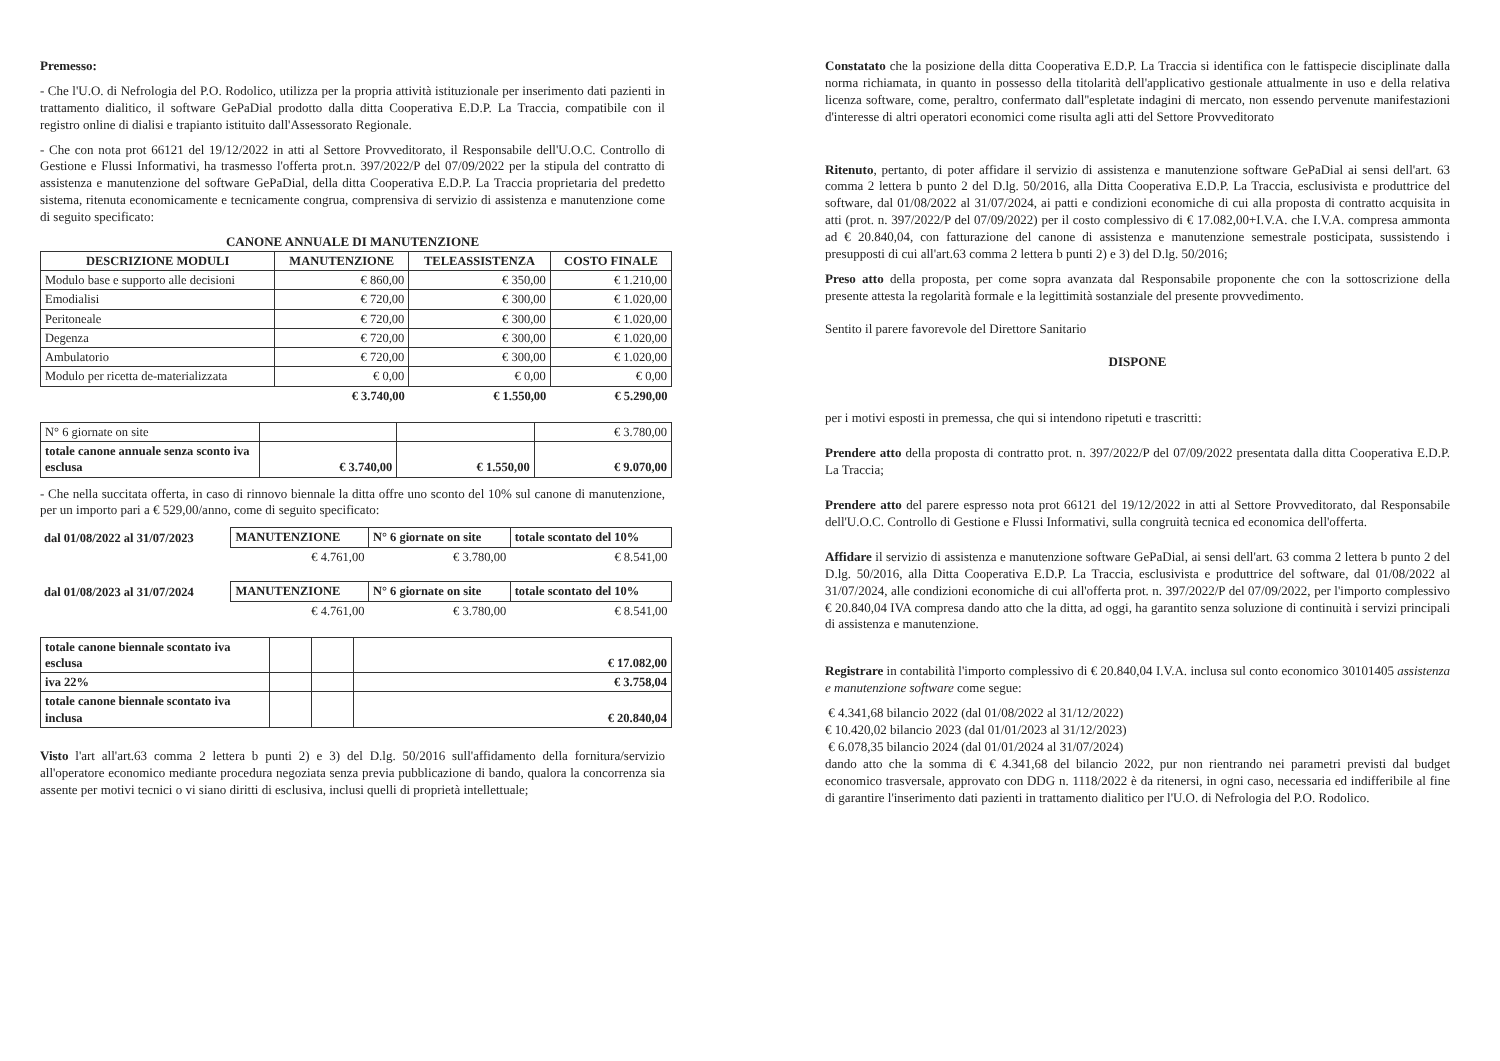Premesso:
- Che l'U.O. di Nefrologia del P.O. Rodolico, utilizza per la propria attività istituzionale per inserimento dati pazienti in trattamento dialitico, il software GePaDial prodotto dalla ditta Cooperativa E.D.P. La Traccia, compatibile con il registro online di dialisi e trapianto istituito dall'Assessorato Regionale.
- Che con nota prot 66121 del 19/12/2022 in atti al Settore Provveditorato, il Responsabile dell'U.O.C. Controllo di Gestione e Flussi Informativi, ha trasmesso l'offerta prot.n. 397/2022/P del 07/09/2022 per la stipula del contratto di assistenza e manutenzione del software GePaDial, della ditta Cooperativa E.D.P. La Traccia proprietaria del predetto sistema, ritenuta economicamente e tecnicamente congrua, comprensiva di servizio di assistenza e manutenzione come di seguito specificato:
CANONE ANNUALE DI MANUTENZIONE
| DESCRIZIONE MODULI | MANUTENZIONE | TELEASSISTENZA | COSTO FINALE |
| --- | --- | --- | --- |
| Modulo base e supporto alle decisioni | € 860,00 | € 350,00 | € 1.210,00 |
| Emodialisi | € 720,00 | € 300,00 | € 1.020,00 |
| Peritoneale | € 720,00 | € 300,00 | € 1.020,00 |
| Degenza | € 720,00 | € 300,00 | € 1.020,00 |
| Ambulatorio | € 720,00 | € 300,00 | € 1.020,00 |
| Modulo per ricetta de-materializzata | € 0,00 | € 0,00 | € 0,00 |
| | € 3.740,00 | € 1.550,00 | € 5.290,00 |
| N° 6 giornate on site | | | € 3.780,00 |
| totale canone annuale senza sconto iva esclusa | € 3.740,00 | € 1.550,00 | € 9.070,00 |
- Che nella succitata offerta, in caso di rinnovo biennale la ditta offre uno sconto del 10% sul canone di manutenzione, per un importo pari a € 529,00/anno, come di seguito specificato:
| dal 01/08/2022 al 31/07/2023 | MANUTENZIONE | N° 6 giornate on site | totale scontato del 10% |
| | € 4.761,00 | € 3.780,00 | € 8.541,00 |
| dal 01/08/2023 al 31/07/2024 | MANUTENZIONE | N° 6 giornate on site | totale scontato del 10% |
| | € 4.761,00 | € 3.780,00 | € 8.541,00 |
| totale canone biennale scontato iva esclusa | | | € 17.082,00 |
| iva 22% | | | € 3.758,04 |
| totale canone biennale scontato iva inclusa | | | € 20.840,04 |
Visto l'art all'art.63 comma 2 lettera b punti 2) e 3) del D.lg. 50/2016 sull'affidamento della fornitura/servizio all'operatore economico mediante procedura negoziata senza previa pubblicazione di bando, qualora la concorrenza sia assente per motivi tecnici o vi siano diritti di esclusiva, inclusi quelli di proprietà intellettuale;
Constatato che la posizione della ditta Cooperativa E.D.P. La Traccia si identifica con le fattispecie disciplinate dalla norma richiamata, in quanto in possesso della titolarità dell'applicativo gestionale attualmente in uso e della relativa licenza software, come, peraltro, confermato dall''espletate indagini di mercato, non essendo pervenute manifestazioni d'interesse di altri operatori economici come risulta agli atti del Settore Provveditorato
Ritenuto, pertanto, di poter affidare il servizio di assistenza e manutenzione software GePaDial ai sensi dell'art. 63 comma 2 lettera b punto 2 del D.lg. 50/2016, alla Ditta Cooperativa E.D.P. La Traccia, esclusivista e produttrice del software, dal 01/08/2022 al 31/07/2024, ai patti e condizioni economiche di cui alla proposta di contratto acquisita in atti (prot. n. 397/2022/P del 07/09/2022) per il costo complessivo di € 17.082,00+I.V.A. che I.V.A. compresa ammonta ad € 20.840,04, con fatturazione del canone di assistenza e manutenzione semestrale posticipata, sussistendo i presupposti di cui all'art.63 comma 2 lettera b punti 2) e 3) del D.lg. 50/2016;
Preso atto della proposta, per come sopra avanzata dal Responsabile proponente che con la sottoscrizione della presente attesta la regolarità formale e la legittimità sostanziale del presente provvedimento.
Sentito il parere favorevole del Direttore Sanitario
DISPONE
per i motivi esposti in premessa, che qui si intendono ripetuti e trascritti:
Prendere atto della proposta di contratto prot. n. 397/2022/P del 07/09/2022 presentata dalla ditta Cooperativa E.D.P. La Traccia;
Prendere atto del parere espresso nota prot 66121 del 19/12/2022 in atti al Settore Provveditorato, dal Responsabile dell'U.O.C. Controllo di Gestione e Flussi Informativi, sulla congruità tecnica ed economica dell'offerta.
Affidare il servizio di assistenza e manutenzione software GePaDial, ai sensi dell'art. 63 comma 2 lettera b punto 2 del D.lg. 50/2016, alla Ditta Cooperativa E.D.P. La Traccia, esclusivista e produttrice del software, dal 01/08/2022 al 31/07/2024, alle condizioni economiche di cui all'offerta prot. n. 397/2022/P del 07/09/2022, per l'importo complessivo € 20.840,04 IVA compresa dando atto che la ditta, ad oggi, ha garantito senza soluzione di continuità i servizi principali di assistenza e manutenzione.
Registrare in contabilità l'importo complessivo di € 20.840,04 I.V.A. inclusa sul conto economico 30101405 assistenza e manutenzione software come segue:
€ 4.341,68 bilancio 2022 (dal 01/08/2022 al 31/12/2022)
€ 10.420,02 bilancio 2023 (dal 01/01/2023 al 31/12/2023)
€ 6.078,35 bilancio 2024 (dal 01/01/2024 al 31/07/2024)
dando atto che la somma di € 4.341,68 del bilancio 2022, pur non rientrando nei parametri previsti dal budget economico trasversale, approvato con DDG n. 1118/2022 è da ritenersi, in ogni caso, necessaria ed indifferibile al fine di garantire l'inserimento dati pazienti in trattamento dialitico per l'U.O. di Nefrologia del P.O. Rodolico.